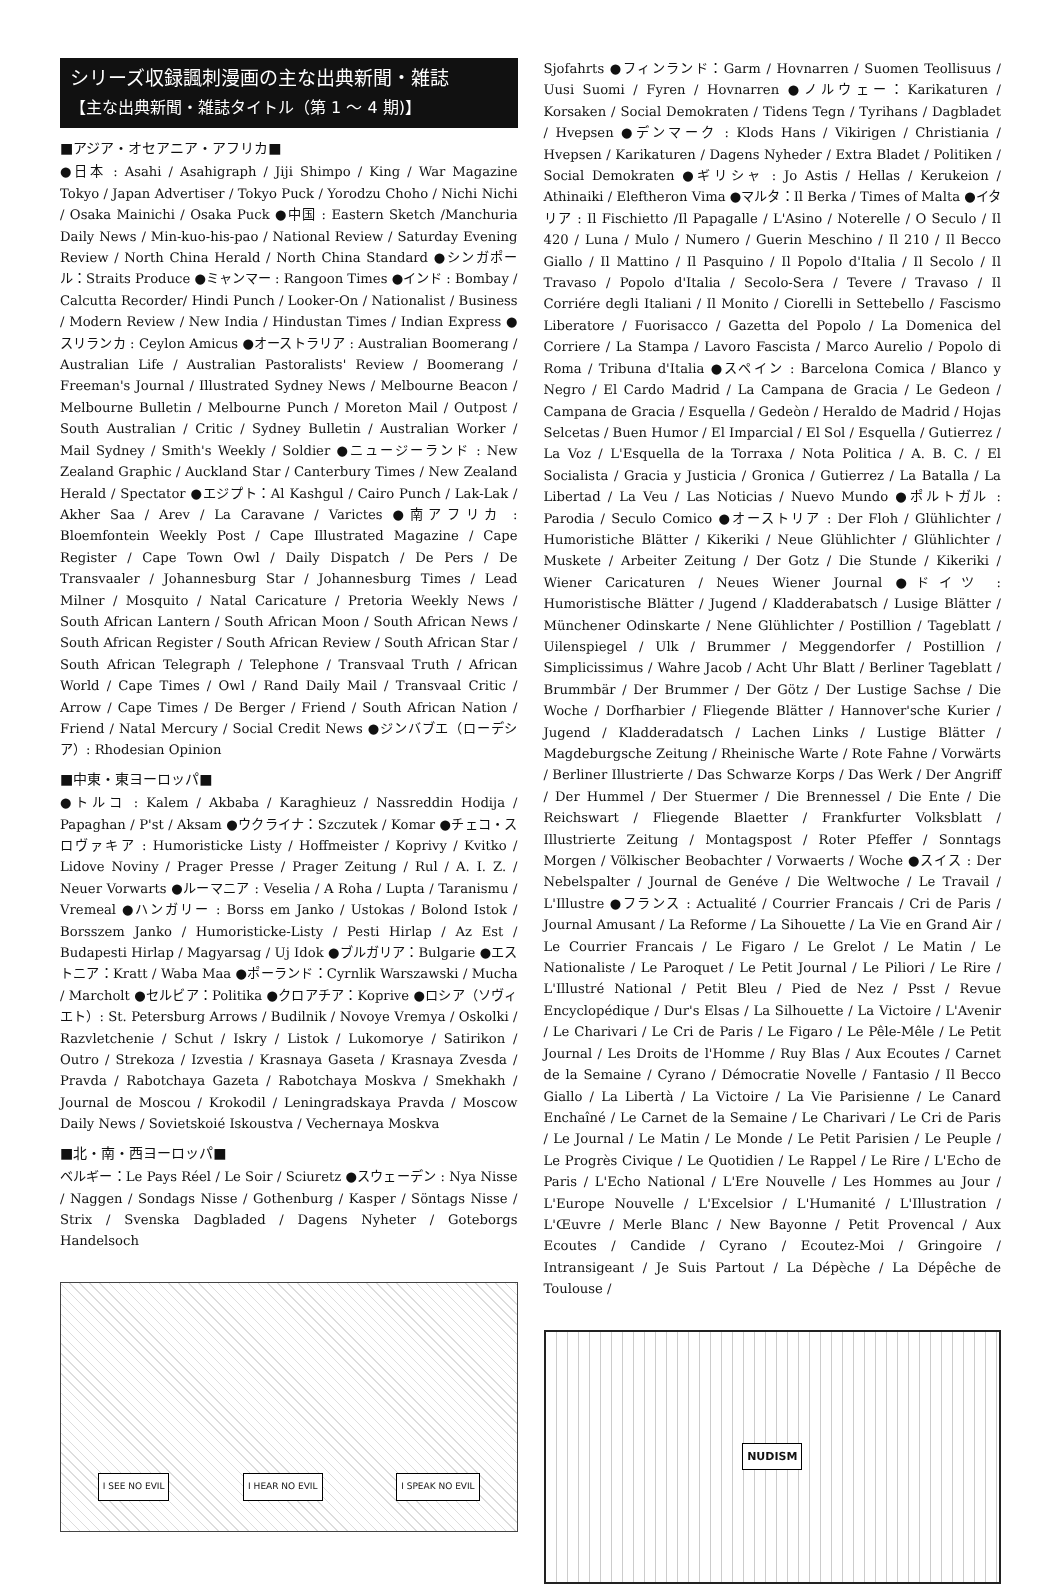シリーズ収録諷刺漫画の主な出典新聞・雑誌
【主な出典新聞・雑誌タイトル（第 1 ～ 4 期)】
■アジア・オセアニア・アフリカ■
●日本 : Asahi / Asahigraph / Jiji Shimpo / King / War Magazine Tokyo / Japan Advertiser / Tokyo Puck / Yorodzu Choho / Nichi Nichi / Osaka Mainichi / Osaka Puck ●中国 : Eastern Sketch /Manchuria Daily News / Min-kuo-his-pao / National Review / Saturday Evening Review / North China Herald / North China Standard ●シンガポール：Straits Produce ●ミャンマー : Rangoon Times ●インド : Bombay / Calcutta Recorder/ Hindi Punch / Looker-On / Nationalist / Business / Modern Review / New India / Hindustan Times / Indian Express ●スリランカ : Ceylon Amicus ●オーストラリア : Australian Boomerang / Australian Life / Australian Pastoralists' Review / Boomerang / Freeman's Journal / Illustrated Sydney News / Melbourne Beacon / Melbourne Bulletin / Melbourne Punch / Moreton Mail / Outpost / South Australian / Critic / Sydney Bulletin / Australian Worker / Mail Sydney / Smith's Weekly / Soldier ●ニュージーランド : New Zealand Graphic / Auckland Star / Canterbury Times / New Zealand Herald / Spectator ●エジプト：Al Kashgul / Cairo Punch / Lak-Lak / Akher Saa / Arev / La Caravane / Varictes ●南アフリカ : Bloemfontein Weekly Post / Cape Illustrated Magazine / Cape Register / Cape Town Owl / Daily Dispatch / De Pers / De Transvaaler / Johannesburg Star / Johannesburg Times / Lead Milner / Mosquito / Natal Caricature / Pretoria Weekly News / South African Lantern / South African Moon / South African News / South African Register / South African Review / South African Star / South African Telegraph / Telephone / Transvaal Truth / African World / Cape Times / Owl / Rand Daily Mail / Transvaal Critic / Arrow / Cape Times / De Berger / Friend / South African Nation / Friend / Natal Mercury / Social Credit News ●ジンバブエ（ローデシア）: Rhodesian Opinion
■中東・東ヨーロッパ■
●トルコ : Kalem / Akbaba / Karaghieuz / Nassreddin Hodija / Papaghan / P'st / Aksam ●ウクライナ：Szczutek / Komar ●チェコ・スロヴァキア : Humoristicke Listy / Hoffmeister / Koprivy / Kvitko / Lidove Noviny / Prager Presse / Prager Zeitung / Rul / A. I. Z. / Neuer Vorwarts ●ルーマニア : Veselia / A Roha / Lupta / Taranismu / Vremeal ●ハンガリー : Borss em Janko / Ustokas / Bolond Istok / Borsszem Janko / Humoristicke-Listy / Pesti Hirlap / Az Est / Budapesti Hirlap / Magyarsag / Uj Idok ●ブルガリア：Bulgarie ●エストニア：Kratt / Waba Maa ●ポーランド：Cyrnlik Warszawski / Mucha / Marcholt ●セルビア：Politika ●クロアチア：Koprive ●ロシア（ソヴィエト）: St. Petersburg Arrows / Budilnik / Novoye Vremya / Oskolki / Razvletchenie / Schut / Iskry / Listok / Lukomorye / Satirikon / Outro / Strekoza / Izvestia / Krasnaya Gaseta / Krasnaya Zvesda / Pravda / Rabotchaya Gazeta / Rabotchaya Moskva / Smekhakh / Journal de Moscou / Krokodil / Leningradskaya Pravda / Moscow Daily News / Sovietskoié Iskoustva / Vechernaya Moskva
■北・南・西ヨーロッパ■
ベルギー：Le Pays Réel / Le Soir / Sciuretz ●スウェーデン : Nya Nisse / Naggen / Sondags Nisse / Gothenburg / Kasper / Söntags Nisse / Strix / Svenska Dagbladed / Dagens Nyheter / Goteborgs Handelsoch
I SEE NO EVIL I HEAR NO EVIL I SPEAK NO EVIL
Sjofahrts ●フィンランド：Garm / Hovnarren / Suomen Teollisuus / Uusi Suomi / Fyren / Hovnarren ●ノルウェー：Karikaturen / Korsaken / Social Demokraten / Tidens Tegn / Tyrihans / Dagbladet / Hvepsen ●デンマーク : Klods Hans / Vikirigen / Christiania / Hvepsen / Karikaturen / Dagens Nyheder / Extra Bladet / Politiken / Social Demokraten ●ギリシャ : Jo Astis / Hellas / Kerukeion / Athinaiki / Eleftheron Vima ●マルタ：Il Berka / Times of Malta ●イタリア : Il Fischietto /Il Papagalle / L'Asino / Noterelle / O Seculo / Il 420 / Luna / Mulo / Numero / Guerin Meschino / Il 210 / Il Becco Giallo / Il Mattino / Il Pasquino / Il Popolo d'Italia / Il Secolo / Il Travaso / Popolo d'Italia / Secolo-Sera / Tevere / Travaso / Il Corriére degli Italiani / Il Monito / Ciorelli in Settebello / Fascismo Liberatore / Fuorisacco / Gazetta del Popolo / La Domenica del Corriere / La Stampa / Lavoro Fascista / Marco Aurelio / Popolo di Roma / Tribuna d'Italia ●スペイン : Barcelona Comica / Blanco y Negro / El Cardo Madrid / La Campana de Gracia / Le Gedeon / Campana de Gracia / Esquella / Gedeòn / Heraldo de Madrid / Hojas Selcetas / Buen Humor / El Imparcial / El Sol / Esquella / Gutierrez / La Voz / L'Esquella de la Torraxa / Nota Politica / A. B. C. / El Socialista / Gracia y Justicia / Gronica / Gutierrez / La Batalla / La Libertad / La Veu / Las Noticias / Nuevo Mundo ●ポルトガル : Parodia / Seculo Comico ●オーストリア : Der Floh / Glühlichter / Humoristiche Blätter / Kikeriki / Neue Glühlichter / Glühlichter / Muskete / Arbeiter Zeitung / Der Gotz / Die Stunde / Kikeriki / Wiener Caricaturen / Neues Wiener Journal ●ドイツ : Humoristische Blätter / Jugend / Kladderabatsch / Lusige Blätter / Münchener Odinskarte / Nene Glühlichter / Postillion / Tageblatt / Uilenspiegel / Ulk / Brummer / Meggendorfer / Postillion / Simplicissimus / Wahre Jacob / Acht Uhr Blatt / Berliner Tageblatt / Brummbär / Der Brummer / Der Götz / Der Lustige Sachse / Die Woche / Dorfharbier / Fliegende Blätter / Hannover'sche Kurier / Jugend / Kladderadatsch / Lachen Links / Lustige Blätter / Magdeburgsche Zeitung / Rheinische Warte / Rote Fahne / Vorwärts / Berliner Illustrierte / Das Schwarze Korps / Das Werk / Der Angriff / Der Hummel / Der Stuermer / Die Brennessel / Die Ente / Die Reichswart / Fliegende Blaetter / Frankfurter Volksblatt / Illustrierte Zeitung / Montagspost / Roter Pfeffer / Sonntags Morgen / Völkischer Beobachter / Vorwaerts / Woche ●スイス : Der Nebelspalter / Journal de Genéve / Die Weltwoche / Le Travail / L'Illustre ●フランス : Actualité / Courrier Francais / Cri de Paris / Journal Amusant / La Reforme / La Sihouette / La Vie en Grand Air / Le Courrier Francais / Le Figaro / Le Grelot / Le Matin / Le Nationaliste / Le Paroquet / Le Petit Journal / Le Piliori / Le Rire / L'Illustré National / Petit Bleu / Pied de Nez / Psst / Revue Encyclopédique / Dur's Elsas / La Silhouette / La Victoire / L'Avenir / Le Charivari / Le Cri de Paris / Le Figaro / Le Pêle-Mêle / Le Petit Journal / Les Droits de l'Homme / Ruy Blas / Aux Ecoutes / Carnet de la Semaine / Cyrano / Démocratie Novelle / Fantasio / Il Becco Giallo / La Libertà / La Victoire / La Vie Parisienne / Le Canard Enchaîné / Le Carnet de la Semaine / Le Charivari / Le Cri de Paris / Le Journal / Le Matin / Le Monde / Le Petit Parisien / Le Peuple / Le Progrès Civique / Le Quotidien / Le Rappel / Le Rire / L'Echo de Paris / L'Echo National / L'Ere Nouvelle / Les Hommes au Jour / L'Europe Nouvelle / L'Excelsior / L'Humanité / L'Illustration / L'Œuvre / Merle Blanc / New Bayonne / Petit Provencal / Aux Ecoutes / Candide / Cyrano / Ecoutez-Moi / Gringoire / Intransigeant / Je Suis Partout / La Dépèche / La Dépêche de Toulouse /
NUDISM